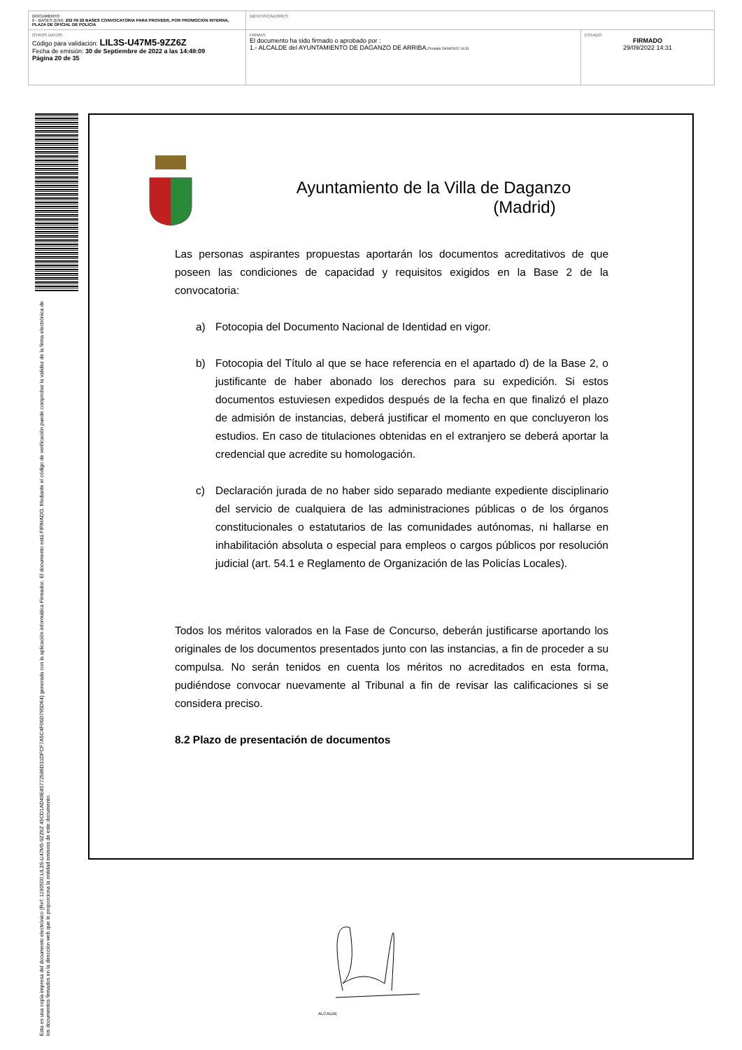| DOCUMENTO 0 - BASES (ENI): 202 09 29 BASES CONVOCATORIA PARA PROVEER, POR PROMOCION INTERNA, PLAZA DE OFICIAL DE POLICIA | IDENTIFICADORES | |
| OTROS DATOS Código para validación: LIL3S-U47M5-9ZZ6Z Fecha de emisión: 30 de Septiembre de 2022 a las 14:48:09 Página 20 de 35 | FIRMAS El documento ha sido firmado o aprobado por : 1.- ALCALDE del AYUNTAMIENTO DE DAGANZO DE ARRIBA. Firmado 29/09/2022 14:31 | ESTADO FIRMADO 29/09/2022 14:31 |
Esta es una copia impresa del documento electrónico (Ref: 1190500 LIL3S-U47M5-9ZZ6Z 45CD1AD49E80772586D31DFCF7A5C4F06D795D64) generada con la aplicación informática Firmadoc. El documento está FIRMADO. Mediante el código de verificación puede comprobar la validez de la firma electrónica de los documentos firmados en la dirección web que le proporciona la entidad emisora de este documento.
Ayuntamiento de la Villa de Daganzo
(Madrid)
Las personas aspirantes propuestas aportarán los documentos acreditativos de que poseen las condiciones de capacidad y requisitos exigidos en la Base 2 de la convocatoria:
a) Fotocopia del Documento Nacional de Identidad en vigor.
b) Fotocopia del Título al que se hace referencia en el apartado d) de la Base 2, o justificante de haber abonado los derechos para su expedición. Si estos documentos estuviesen expedidos después de la fecha en que finalizó el plazo de admisión de instancias, deberá justificar el momento en que concluyeron los estudios. En caso de titulaciones obtenidas en el extranjero se deberá aportar la credencial que acredite su homologación.
c) Declaración jurada de no haber sido separado mediante expediente disciplinario del servicio de cualquiera de las administraciones públicas o de los órganos constitucionales o estatutarios de las comunidades autónomas, ni hallarse en inhabilitación absoluta o especial para empleos o cargos públicos por resolución judicial (art. 54.1 e Reglamento de Organización de las Policías Locales).
Todos los méritos valorados en la Fase de Concurso, deberán justificarse aportando los originales de los documentos presentados junto con las instancias, a fin de proceder a su compulsa. No serán tenidos en cuenta los méritos no acreditados en esta forma, pudiéndose convocar nuevamente al Tribunal a fin de revisar las calificaciones si se considera preciso.
8.2 Plazo de presentación de documentos
ALCALDE